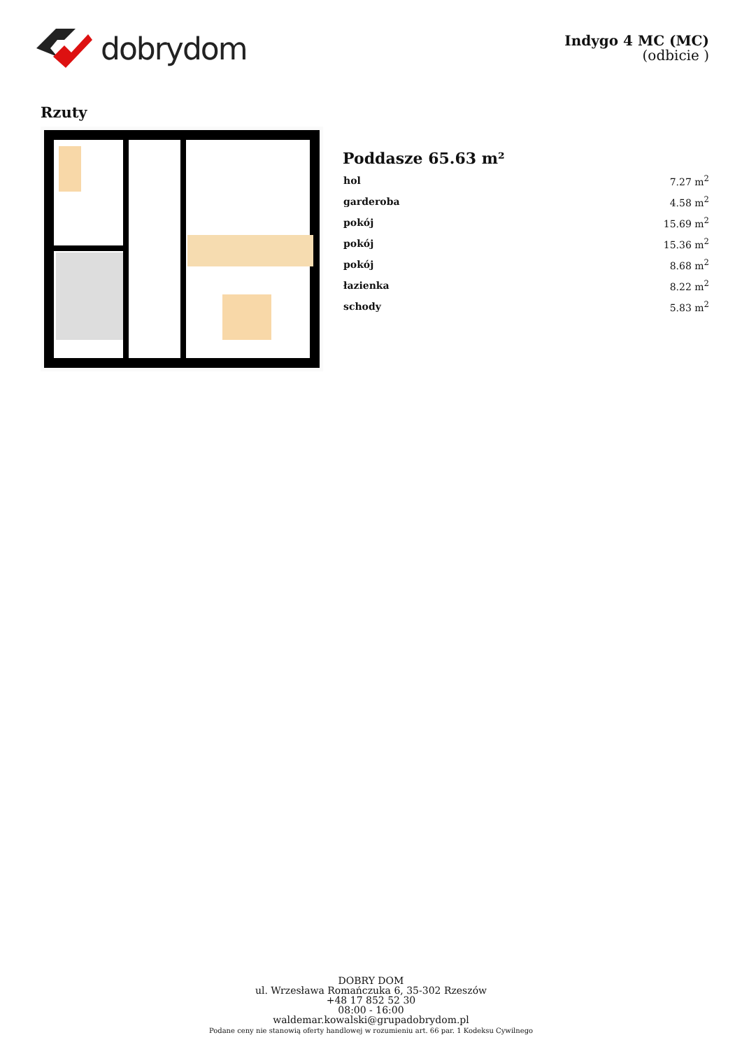dobrydom
Indygo 4 MC (MC)
(odbicie )
Rzuty
Poddasze 65.63 m²
| hol | 7.27 m<sup>2</sup> |
| garderoba | 4.58 m<sup>2</sup> |
| pokój | 15.69 m<sup>2</sup> |
| pokój | 15.36 m<sup>2</sup> |
| pokój | 8.68 m<sup>2</sup> |
| łazienka | 8.22 m<sup>2</sup> |
| schody | 5.83 m<sup>2</sup> |
DOBRY DOM
ul. Wrzesława Romańczuka 6, 35-302 Rzeszów
+48 17 852 52 30
08:00 - 16:00
waldemar.kowalski@grupadobrydom.pl
Podane ceny nie stanowią oferty handlowej w rozumieniu art. 66 par. 1 Kodeksu Cywilnego